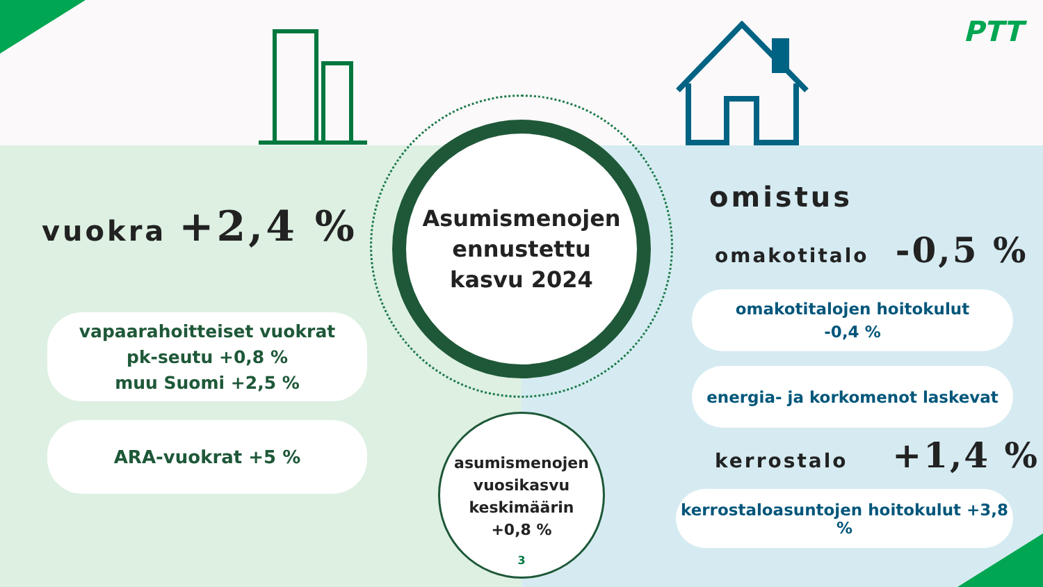PTT
Asumismenojen
ennustettu
kasvu 2024
vuokra +2,4 %
omistus
omakotitalo -0,5 %
kerrostalo +1,4 %
vapaarahoitteiset vuokrat
pk-seutu +0,8 %
muu Suomi +2,5 %
ARA-vuokrat +5 %
omakotitalojen hoitokulut
-0,4 %
energia- ja korkomenot laskevat
kerrostaloasuntojen hoitokulut +3,8 %
asumismenojen
vuosikasvu
keskimäärin
+0,8 %
3